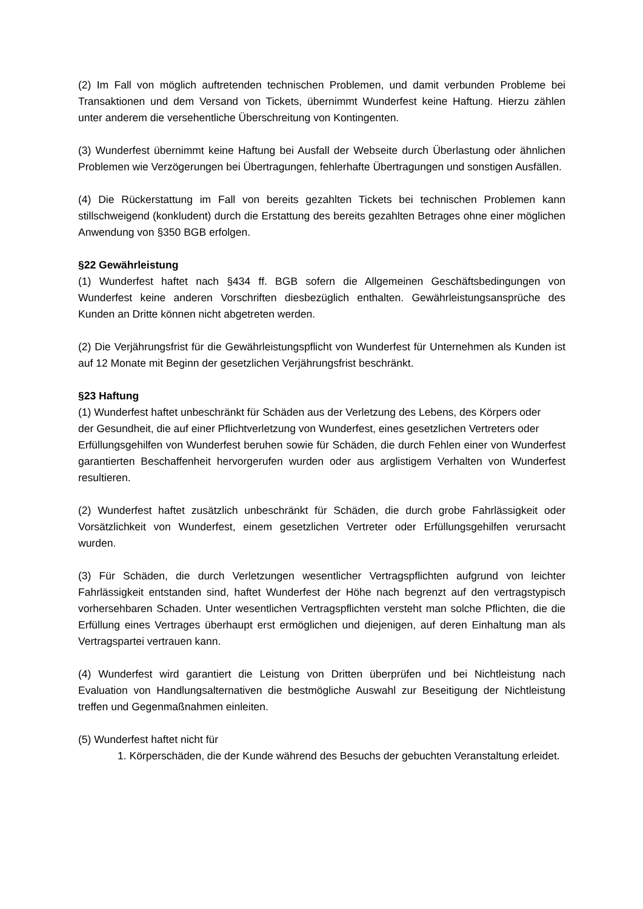(2) Im Fall von möglich auftretenden technischen Problemen, und damit verbunden Probleme bei Transaktionen und dem Versand von Tickets, übernimmt Wunderfest keine Haftung. Hierzu zählen unter anderem die versehentliche Überschreitung von Kontingenten.
(3) Wunderfest übernimmt keine Haftung bei Ausfall der Webseite durch Überlastung oder ähnlichen Problemen wie Verzögerungen bei Übertragungen, fehlerhafte Übertragungen und sonstigen Ausfällen.
(4) Die Rückerstattung im Fall von bereits gezahlten Tickets bei technischen Problemen kann stillschweigend (konkludent) durch die Erstattung des bereits gezahlten Betrages ohne einer möglichen Anwendung von §350 BGB erfolgen.
§22 Gewährleistung
(1) Wunderfest haftet nach §434 ff. BGB sofern die Allgemeinen Geschäftsbedingungen von Wunderfest keine anderen Vorschriften diesbezüglich enthalten. Gewährleistungsansprüche des Kunden an Dritte können nicht abgetreten werden.
(2) Die Verjährungsfrist für die Gewährleistungspflicht von Wunderfest für Unternehmen als Kunden ist auf 12 Monate mit Beginn der gesetzlichen Verjährungsfrist beschränkt.
§23 Haftung
(1) Wunderfest haftet unbeschränkt für Schäden aus der Verletzung des Lebens, des Körpers oder
der Gesundheit, die auf einer Pflichtverletzung von Wunderfest, eines gesetzlichen Vertreters oder
Erfüllungsgehilfen von Wunderfest beruhen sowie für Schäden, die durch Fehlen einer von Wunderfest garantierten Beschaffenheit hervorgerufen wurden oder aus arglistigem Verhalten von Wunderfest resultieren.
(2) Wunderfest haftet zusätzlich unbeschränkt für Schäden, die durch grobe Fahrlässigkeit oder Vorsätzlichkeit von Wunderfest, einem gesetzlichen Vertreter oder Erfüllungsgehilfen verursacht wurden.
(3) Für Schäden, die durch Verletzungen wesentlicher Vertragspflichten aufgrund von leichter Fahrlässigkeit entstanden sind, haftet Wunderfest der Höhe nach begrenzt auf den vertragstypisch vorhersehbaren Schaden. Unter wesentlichen Vertragspflichten versteht man solche Pflichten, die die Erfüllung eines Vertrages überhaupt erst ermöglichen und diejenigen, auf deren Einhaltung man als Vertragspartei vertrauen kann.
(4) Wunderfest wird garantiert die Leistung von Dritten überprüfen und bei Nichtleistung nach Evaluation von Handlungsalternativen die bestmögliche Auswahl zur Beseitigung der Nichtleistung treffen und Gegenmaßnahmen einleiten.
(5) Wunderfest haftet nicht für
1. Körperschäden, die der Kunde während des Besuchs der gebuchten Veranstaltung erleidet.